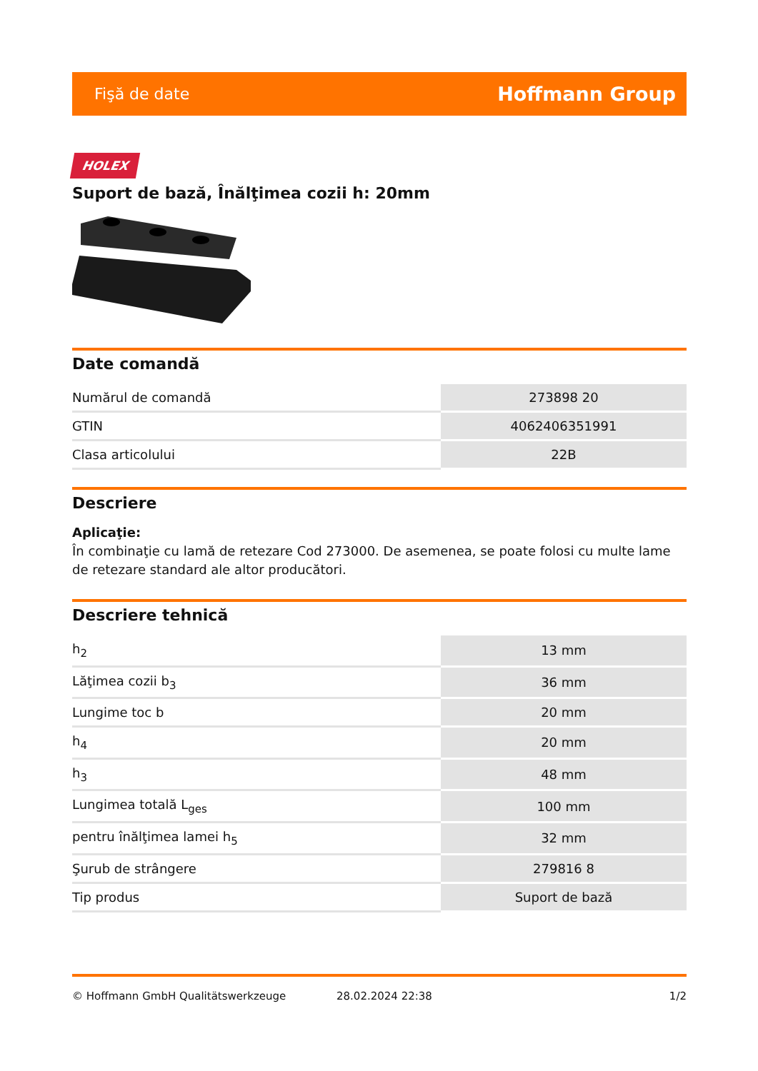Fişă de date Hoffmann Group
HOLEX
Suport de bază, Înălţimea cozii h: 20mm
Date comandă
| Numărul de comandă | 273898 20 |
| GTIN | 4062406351991 |
| Clasa articolului | 22B |
Descriere
Aplicaţie:
În combinaţie cu lamă de retezare Cod 273000. De asemenea, se poate folosi cu multe lame de retezare standard ale altor producători.
Descriere tehnică
| h<sub>2</sub> | 13 mm |
| Lăţimea cozii b<sub>3</sub> | 36 mm |
| Lungime toc b | 20 mm |
| h<sub>4</sub> | 20 mm |
| h<sub>3</sub> | 48 mm |
| Lungimea totală L<sub>ges</sub> | 100 mm |
| pentru înălţimea lamei h<sub>5</sub> | 32 mm |
| Şurub de strângere | 279816 8 |
| Tip produs | Suport de bază |
© Hoffmann GmbH Qualitätswerkzeuge 28.02.2024 22:38 1/2